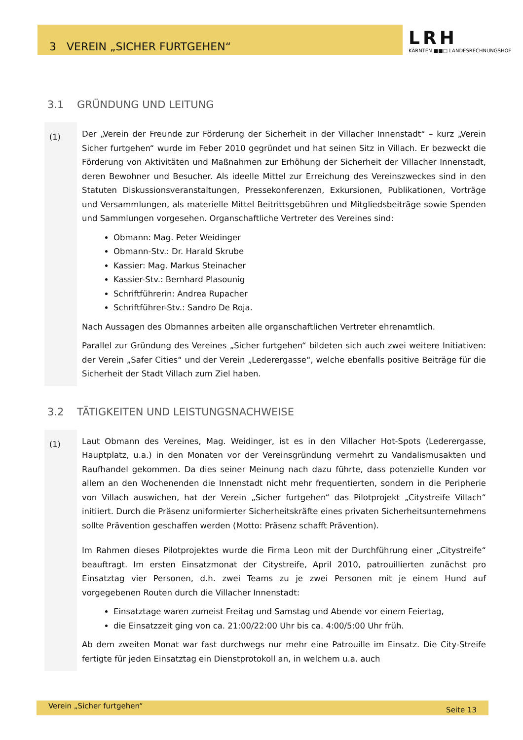3 VEREIN „SICHER FURTGEHEN“
LRH
KÄRNTEN ■■□ LANDESRECHNUNGSHOF
3.1 GRÜNDUNG UND LEITUNG
(1)
Der „Verein der Freunde zur Förderung der Sicherheit in der Villacher Innenstadt“ – kurz „Verein Sicher furtgehen“ wurde im Feber 2010 gegründet und hat seinen Sitz in Villach. Er bezweckt die Förderung von Aktivitäten und Maßnahmen zur Erhöhung der Sicherheit der Villacher Innenstadt, deren Bewohner und Besucher. Als ideelle Mittel zur Erreichung des Vereinszweckes sind in den Statuten Diskussionsveranstaltungen, Pressekonferenzen, Exkursionen, Publikationen, Vorträge und Versammlungen, als materielle Mittel Beitrittsgebühren und Mitgliedsbeiträge sowie Spenden und Sammlungen vorgesehen. Organschaftliche Vertreter des Vereines sind:
Obmann: Mag. Peter Weidinger
Obmann-Stv.: Dr. Harald Skrube
Kassier: Mag. Markus Steinacher
Kassier-Stv.: Bernhard Plasounig
Schriftführerin: Andrea Rupacher
Schriftführer-Stv.: Sandro De Roja.
Nach Aussagen des Obmannes arbeiten alle organschaftlichen Vertreter ehrenamtlich.
Parallel zur Gründung des Vereines „Sicher furtgehen“ bildeten sich auch zwei weitere Initiativen: der Verein „Safer Cities“ und der Verein „Ledererg­asse“, welche ebenfalls positive Beiträge für die Sicherheit der Stadt Villach zum Ziel haben.
3.2 TÄTIGKEITEN UND LEISTUNGSNACHWEISE
(1)
Laut Obmann des Vereines, Mag. Weidinger, ist es in den Villacher Hot-Spots (Lederergasse, Hauptplatz, u.a.) in den Monaten vor der Vereinsgründung vermehrt zu Vandalismusakten und Raufhandel gekommen. Da dies seiner Meinung nach dazu führte, dass potenzielle Kunden vor allem an den Wochenenden die Innenstadt nicht mehr frequentierten, sondern in die Peripherie von Villach auswichen, hat der Verein „Sicher furtgehen“ das Pilotprojekt „Citystreife Villach“ initiiert. Durch die Präsenz uniformierter Sicherheitskräfte eines privaten Sicherheitsunternehmens sollte Prävention geschaffen werden (Motto: Präsenz schafft Prävention).
Im Rahmen dieses Pilotprojektes wurde die Firma Leon mit der Durchführung einer „Citystreife“ beauftragt. Im ersten Einsatzmonat der Citystreife, April 2010, patrouillierten zunächst pro Einsatztag vier Personen, d.h. zwei Teams zu je zwei Personen mit je einem Hund auf vorgegebenen Routen durch die Villacher Innenstadt:
Einsatztage waren zumeist Freitag und Samstag und Abende vor einem Feiertag,
die Einsatzzeit ging von ca. 21:00/22:00 Uhr bis ca. 4:00/5:00 Uhr früh.
Ab dem zweiten Monat war fast durchwegs nur mehr eine Patrouille im Einsatz. Die City-Streife fertigte für jeden Einsatztag ein Dienstprotokoll an, in welchem u.a. auch
Verein „Sicher furtgehen“Seite 13